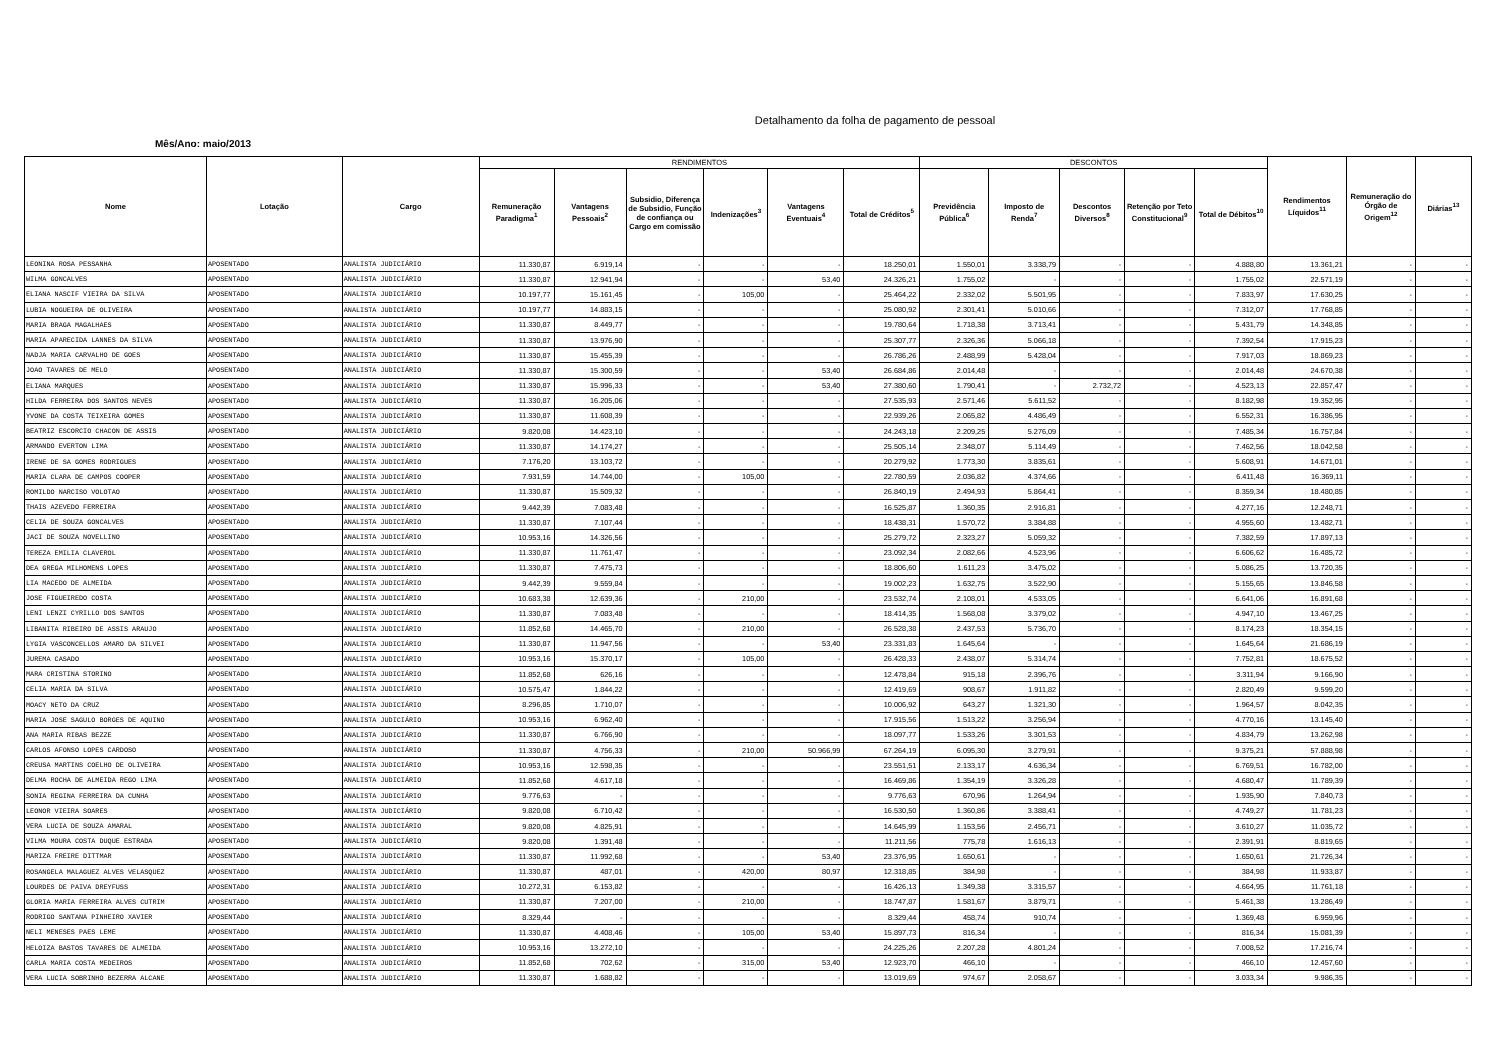Detalhamento da folha de pagamento de pessoal
Mês/Ano: maio/2013
| Nome | Lotação | Cargo | RENDIMENTOS | | | | | | DESCONTOS | | | | | Rendimentos Líquidos<sup>11</sup> | Remuneração do Órgão de Origem<sup>12</sup> | Diárias<sup>13</sup> |
| --- | --- | --- | --- | --- | --- | --- | --- | --- | --- | --- | --- | --- | --- | --- | --- | --- |
| | | | Remuneração Paradigma<sup>1</sup> | Vantagens Pessoais<sup>2</sup> | Subsidio, Diferença de Subsidio, Função de confiança ou Cargo em comissão | Indenizações<sup>3</sup> | Vantagens Eventuais<sup>4</sup> | Total de Créditos<sup>5</sup> | Previdência Pública<sup>6</sup> | Imposto de Renda<sup>7</sup> | Descontos Diversos<sup>8</sup> | Retenção por Teto Constitucional<sup>9</sup> | Total de Débitos<sup>10</sup> | | | |
| LEONINA ROSA PESSANHA | APOSENTADO | ANALISTA JUDICIÁRIO | 11.330,87 | 6.919,14 | - | - | - | 18.250,01 | 1.550,01 | 3.338,79 | - | - | 4.888,80 | 13.361,21 | - | - |
| WILMA GONCALVES | APOSENTADO | ANALISTA JUDICIÁRIO | 11.330,87 | 12.941,94 | - | - | 53,40 | 24.326,21 | 1.755,02 | - | - | - | 1.755,02 | 22.571,19 | - | - |
| ELIANA NASCIF VIEIRA DA SILVA | APOSENTADO | ANALISTA JUDICIÁRIO | 10.197,77 | 15.161,45 | - | 105,00 | - | 25.464,22 | 2.332,02 | 5.501,95 | - | - | 7.833,97 | 17.630,25 | - | - |
| LUBIA NOGUEIRA DE OLIVEIRA | APOSENTADO | ANALISTA JUDICIÁRIO | 10.197,77 | 14.883,15 | - | - | - | 25.080,92 | 2.301,41 | 5.010,66 | - | - | 7.312,07 | 17.768,85 | - | - |
| MARIA BRAGA MAGALHAES | APOSENTADO | ANALISTA JUDICIÁRIO | 11.330,87 | 8.449,77 | - | - | - | 19.780,64 | 1.718,38 | 3.713,41 | - | - | 5.431,79 | 14.348,85 | - | - |
| MARIA APARECIDA LANNES DA SILVA | APOSENTADO | ANALISTA JUDICIÁRIO | 11.330,87 | 13.976,90 | - | - | - | 25.307,77 | 2.326,36 | 5.066,18 | - | - | 7.392,54 | 17.915,23 | - | - |
| NADJA MARIA CARVALHO DE GOES | APOSENTADO | ANALISTA JUDICIÁRIO | 11.330,87 | 15.455,39 | - | - | - | 26.786,26 | 2.488,99 | 5.428,04 | - | - | 7.917,03 | 18.869,23 | - | - |
| JOAO TAVARES DE MELO | APOSENTADO | ANALISTA JUDICIÁRIO | 11.330,87 | 15.300,59 | - | - | 53,40 | 26.684,86 | 2.014,48 | - | - | - | 2.014,48 | 24.670,38 | - | - |
| ELIANA MARQUES | APOSENTADO | ANALISTA JUDICIÁRIO | 11.330,87 | 15.996,33 | - | - | 53,40 | 27.380,60 | 1.790,41 | - | 2.732,72 | - | 4.523,13 | 22.857,47 | - | - |
| HILDA FERREIRA DOS SANTOS NEVES | APOSENTADO | ANALISTA JUDICIÁRIO | 11.330,87 | 16.205,06 | - | - | - | 27.535,93 | 2.571,46 | 5.611,52 | - | - | 8.182,98 | 19.352,95 | - | - |
| YVONE DA COSTA TEIXEIRA GOMES | APOSENTADO | ANALISTA JUDICIÁRIO | 11.330,87 | 11.608,39 | - | - | - | 22.939,26 | 2.065,82 | 4.486,49 | - | - | 6.552,31 | 16.386,95 | - | - |
| BEATRIZ ESCORCIO CHACON DE ASSIS | APOSENTADO | ANALISTA JUDICIÁRIO | 9.820,08 | 14.423,10 | - | - | - | 24.243,18 | 2.209,25 | 5.276,09 | - | - | 7.485,34 | 16.757,84 | - | - |
| ARMANDO EVERTON LIMA | APOSENTADO | ANALISTA JUDICIÁRIO | 11.330,87 | 14.174,27 | - | - | - | 25.505,14 | 2.348,07 | 5.114,49 | - | - | 7.462,56 | 18.042,58 | - | - |
| IRENE DE SA GOMES RODRIGUES | APOSENTADO | ANALISTA JUDICIÁRIO | 7.176,20 | 13.103,72 | - | - | - | 20.279,92 | 1.773,30 | 3.835,61 | - | - | 5.608,91 | 14.671,01 | - | - |
| MARIA CLARA DE CAMPOS COOPER | APOSENTADO | ANALISTA JUDICIÁRIO | 7.931,59 | 14.744,00 | - | 105,00 | - | 22.780,59 | 2.036,82 | 4.374,66 | - | - | 6.411,48 | 16.369,11 | - | - |
| ROMILDO NARCISO VOLOTAO | APOSENTADO | ANALISTA JUDICIÁRIO | 11.330,87 | 15.509,32 | - | - | - | 26.840,19 | 2.494,93 | 5.864,41 | - | - | 8.359,34 | 18.480,85 | - | - |
| THAIS AZEVEDO FERREIRA | APOSENTADO | ANALISTA JUDICIÁRIO | 9.442,39 | 7.083,48 | - | - | - | 16.525,87 | 1.360,35 | 2.916,81 | - | - | 4.277,16 | 12.248,71 | - | - |
| CELIA DE SOUZA GONCALVES | APOSENTADO | ANALISTA JUDICIÁRIO | 11.330,87 | 7.107,44 | - | - | - | 18.438,31 | 1.570,72 | 3.384,88 | - | - | 4.955,60 | 13.482,71 | - | - |
| JACI DE SOUZA NOVELLINO | APOSENTADO | ANALISTA JUDICIÁRIO | 10.953,16 | 14.326,56 | - | - | - | 25.279,72 | 2.323,27 | 5.059,32 | - | - | 7.382,59 | 17.897,13 | - | - |
| TEREZA EMILIA CLAVEROL | APOSENTADO | ANALISTA JUDICIÁRIO | 11.330,87 | 11.761,47 | - | - | - | 23.092,34 | 2.082,66 | 4.523,96 | - | - | 6.606,62 | 16.485,72 | - | - |
| DEA GREGA MILHOMENS LOPES | APOSENTADO | ANALISTA JUDICIÁRIO | 11.330,87 | 7.475,73 | - | - | - | 18.806,60 | 1.611,23 | 3.475,02 | - | - | 5.086,25 | 13.720,35 | - | - |
| LIA MACEDO DE ALMEIDA | APOSENTADO | ANALISTA JUDICIÁRIO | 9.442,39 | 9.559,84 | - | - | - | 19.002,23 | 1.632,75 | 3.522,90 | - | - | 5.155,65 | 13.846,58 | - | - |
| JOSE FIGUEIREDO COSTA | APOSENTADO | ANALISTA JUDICIÁRIO | 10.683,38 | 12.639,36 | - | 210,00 | - | 23.532,74 | 2.108,01 | 4.533,05 | - | - | 6.641,06 | 16.891,68 | - | - |
| LENI LENZI CYRILLO DOS SANTOS | APOSENTADO | ANALISTA JUDICIÁRIO | 11.330,87 | 7.083,48 | - | - | - | 18.414,35 | 1.568,08 | 3.379,02 | - | - | 4.947,10 | 13.467,25 | - | - |
| LIBANITA RIBEIRO DE ASSIS ARAUJO | APOSENTADO | ANALISTA JUDICIÁRIO | 11.852,68 | 14.465,70 | - | 210,00 | - | 26.528,38 | 2.437,53 | 5.736,70 | - | - | 8.174,23 | 18.354,15 | - | - |
| LYGIA VASCONCELLOS AMARO DA SILVEI | APOSENTADO | ANALISTA JUDICIÁRIO | 11.330,87 | 11.947,56 | - | - | 53,40 | 23.331,83 | 1.645,64 | - | - | - | 1.645,64 | 21.686,19 | - | - |
| JUREMA CASADO | APOSENTADO | ANALISTA JUDICIÁRIO | 10.953,16 | 15.370,17 | - | 105,00 | - | 26.428,33 | 2.438,07 | 5.314,74 | - | - | 7.752,81 | 18.675,52 | - | - |
| MARA CRISTINA STORINO | APOSENTADO | ANALISTA JUDICIÁRIO | 11.852,68 | 626,16 | - | - | - | 12.478,84 | 915,18 | 2.396,76 | - | - | 3.311,94 | 9.166,90 | - | - |
| CELIA MARIA DA SILVA | APOSENTADO | ANALISTA JUDICIÁRIO | 10.575,47 | 1.844,22 | - | - | - | 12.419,69 | 908,67 | 1.911,82 | - | - | 2.820,49 | 9.599,20 | - | - |
| MOACY NETO DA CRUZ | APOSENTADO | ANALISTA JUDICIÁRIO | 8.296,85 | 1.710,07 | - | - | - | 10.006,92 | 643,27 | 1.321,30 | - | - | 1.964,57 | 8.042,35 | - | - |
| MARIA JOSE SAGULO BORGES DE AQUINO | APOSENTADO | ANALISTA JUDICIÁRIO | 10.953,16 | 6.962,40 | - | - | - | 17.915,56 | 1.513,22 | 3.256,94 | - | - | 4.770,16 | 13.145,40 | - | - |
| ANA MARIA RIBAS BEZZE | APOSENTADO | ANALISTA JUDICIÁRIO | 11.330,87 | 6.766,90 | - | - | - | 18.097,77 | 1.533,26 | 3.301,53 | - | - | 4.834,79 | 13.262,98 | - | - |
| CARLOS AFONSO LOPES CARDOSO | APOSENTADO | ANALISTA JUDICIÁRIO | 11.330,87 | 4.756,33 | - | 210,00 | 50.966,99 | 67.264,19 | 6.095,30 | 3.279,91 | - | - | 9.375,21 | 57.888,98 | - | - |
| CREUSA MARTINS COELHO DE OLIVEIRA | APOSENTADO | ANALISTA JUDICIÁRIO | 10.953,16 | 12.598,35 | - | - | - | 23.551,51 | 2.133,17 | 4.636,34 | - | - | 6.769,51 | 16.782,00 | - | - |
| DELMA ROCHA DE ALMEIDA REGO LIMA | APOSENTADO | ANALISTA JUDICIÁRIO | 11.852,68 | 4.617,18 | - | - | - | 16.469,86 | 1.354,19 | 3.326,28 | - | - | 4.680,47 | 11.789,39 | - | - |
| SONIA REGINA FERREIRA DA CUNHA | APOSENTADO | ANALISTA JUDICIÁRIO | 9.776,63 | - | - | - | - | 9.776,63 | 670,96 | 1.264,94 | - | - | 1.935,90 | 7.840,73 | - | - |
| LEONOR VIEIRA SOARES | APOSENTADO | ANALISTA JUDICIÁRIO | 9.820,08 | 6.710,42 | - | - | - | 16.530,50 | 1.360,86 | 3.388,41 | - | - | 4.749,27 | 11.781,23 | - | - |
| VERA LUCIA DE SOUZA AMARAL | APOSENTADO | ANALISTA JUDICIÁRIO | 9.820,08 | 4.825,91 | - | - | - | 14.645,99 | 1.153,56 | 2.456,71 | - | - | 3.610,27 | 11.035,72 | - | - |
| VILMA MOURA COSTA DUQUE ESTRADA | APOSENTADO | ANALISTA JUDICIÁRIO | 9.820,08 | 1.391,48 | - | - | - | 11.211,56 | 775,78 | 1.616,13 | - | - | 2.391,91 | 8.819,65 | - | - |
| MARIZA FREIRE DITTMAR | APOSENTADO | ANALISTA JUDICIÁRIO | 11.330,87 | 11.992,68 | - | - | 53,40 | 23.376,95 | 1.650,61 | - | - | - | 1.650,61 | 21.726,34 | - | - |
| ROSANGELA MALAGUEZ ALVES VELASQUEZ | APOSENTADO | ANALISTA JUDICIÁRIO | 11.330,87 | 487,01 | - | 420,00 | 80,97 | 12.318,85 | 384,98 | - | - | - | 384,98 | 11.933,87 | - | - |
| LOURDES DE PAIVA DREYFUSS | APOSENTADO | ANALISTA JUDICIÁRIO | 10.272,31 | 6.153,82 | - | - | - | 16.426,13 | 1.349,38 | 3.315,57 | - | - | 4.664,95 | 11.761,18 | - | - |
| GLORIA MARIA FERREIRA ALVES CUTRIM | APOSENTADO | ANALISTA JUDICIÁRIO | 11.330,87 | 7.207,00 | - | 210,00 | - | 18.747,87 | 1.581,67 | 3.879,71 | - | - | 5.461,38 | 13.286,49 | - | - |
| RODRIGO SANTANA PINHEIRO XAVIER | APOSENTADO | ANALISTA JUDICIÁRIO | 8.329,44 | - | - | - | - | 8.329,44 | 458,74 | 910,74 | - | - | 1.369,48 | 6.959,96 | - | - |
| NELI MENESES PAES LEME | APOSENTADO | ANALISTA JUDICIÁRIO | 11.330,87 | 4.408,46 | - | 105,00 | 53,40 | 15.897,73 | 816,34 | - | - | - | 816,34 | 15.081,39 | - | - |
| HELOIZA BASTOS TAVARES DE ALMEIDA | APOSENTADO | ANALISTA JUDICIÁRIO | 10.953,16 | 13.272,10 | - | - | - | 24.225,26 | 2.207,28 | 4.801,24 | - | - | 7.008,52 | 17.216,74 | - | - |
| CARLA MARIA COSTA MEDEIROS | APOSENTADO | ANALISTA JUDICIÁRIO | 11.852,68 | 702,62 | - | 315,00 | 53,40 | 12.923,70 | 466,10 | - | - | - | 466,10 | 12.457,60 | - | - |
| VERA LUCIA SOBRINHO BEZERRA ALCANE | APOSENTADO | ANALISTA JUDICIÁRIO | 11.330,87 | 1.688,82 | - | - | - | 13.019,69 | 974,67 | 2.058,67 | - | - | 3.033,34 | 9.986,35 | - | - |